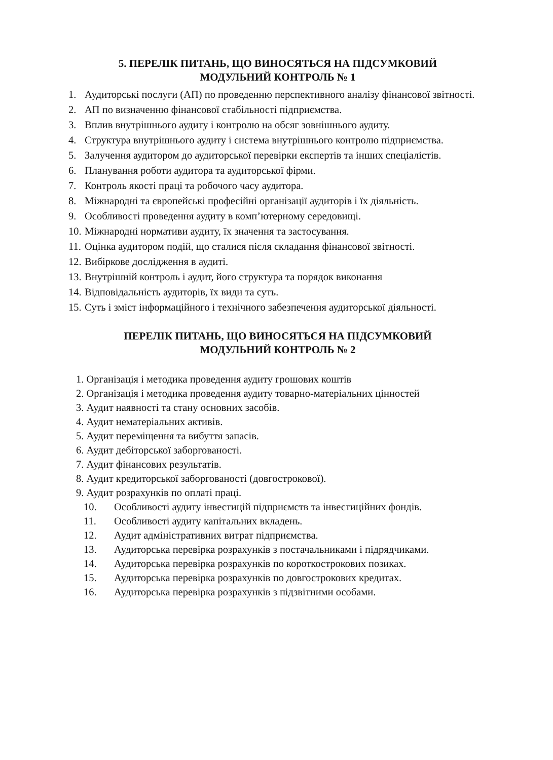5. ПЕРЕЛІК ПИТАНЬ, ЩО ВИНОСЯТЬСЯ НА ПІДСУМКОВИЙ
МОДУЛЬНИЙ КОНТРОЛЬ № 1
1. Аудиторські послуги (АП) по проведенню перспективного аналізу фінансової звітності.
2. АП по визначенню фінансової стабільності підприємства.
3. Вплив внутрішнього аудиту і контролю на обсяг зовнішнього аудиту.
4. Структура внутрішнього аудиту і система внутрішнього контролю підприємства.
5. Залучення аудитором до аудиторської перевірки експертів та інших спеціалістів.
6. Планування роботи аудитора та аудиторської фірми.
7. Контроль якості праці та робочого часу аудитора.
8. Міжнародні та європейські професійні організації аудиторів і їх діяльність.
9. Особливості проведення аудиту в комп’ютерному середовищі.
10. Міжнародні нормативи аудиту, їх значення та застосування.
11. Оцінка аудитором подій, що сталися після складання фінансової звітності.
12. Вибіркове дослідження в аудиті.
13. Внутрішній контроль і аудит, його структура та порядок виконання
14. Відповідальність аудиторів, їх види та суть.
15. Суть і зміст інформаційного і технічного забезпечення аудиторської діяльності.
ПЕРЕЛІК ПИТАНЬ, ЩО ВИНОСЯТЬСЯ НА ПІДСУМКОВИЙ
МОДУЛЬНИЙ КОНТРОЛЬ № 2
1. Організація і методика проведення аудиту грошових коштів
2. Організація і методика проведення аудиту товарно-матеріальних цінностей
3. Аудит наявності та стану основних засобів.
4. Аудит нематеріальних активів.
5. Аудит переміщення та вибуття запасів.
6. Аудит дебіторської заборгованості.
7. Аудит фінансових результатів.
8. Аудит кредиторської заборгованості (довгострокової).
9. Аудит розрахунків по оплаті праці.
10. Особливості аудиту інвестицій підприємств та інвестиційних фондів.
11. Особливості аудиту капітальних вкладень.
12. Аудит адміністративних витрат підприємства.
13. Аудиторська перевірка розрахунків з постачальниками і підрядчиками.
14. Аудиторська перевірка розрахунків по короткострокових позиках.
15. Аудиторська перевірка розрахунків по довгострокових кредитах.
16. Аудиторська перевірка розрахунків з підзвітними особами.